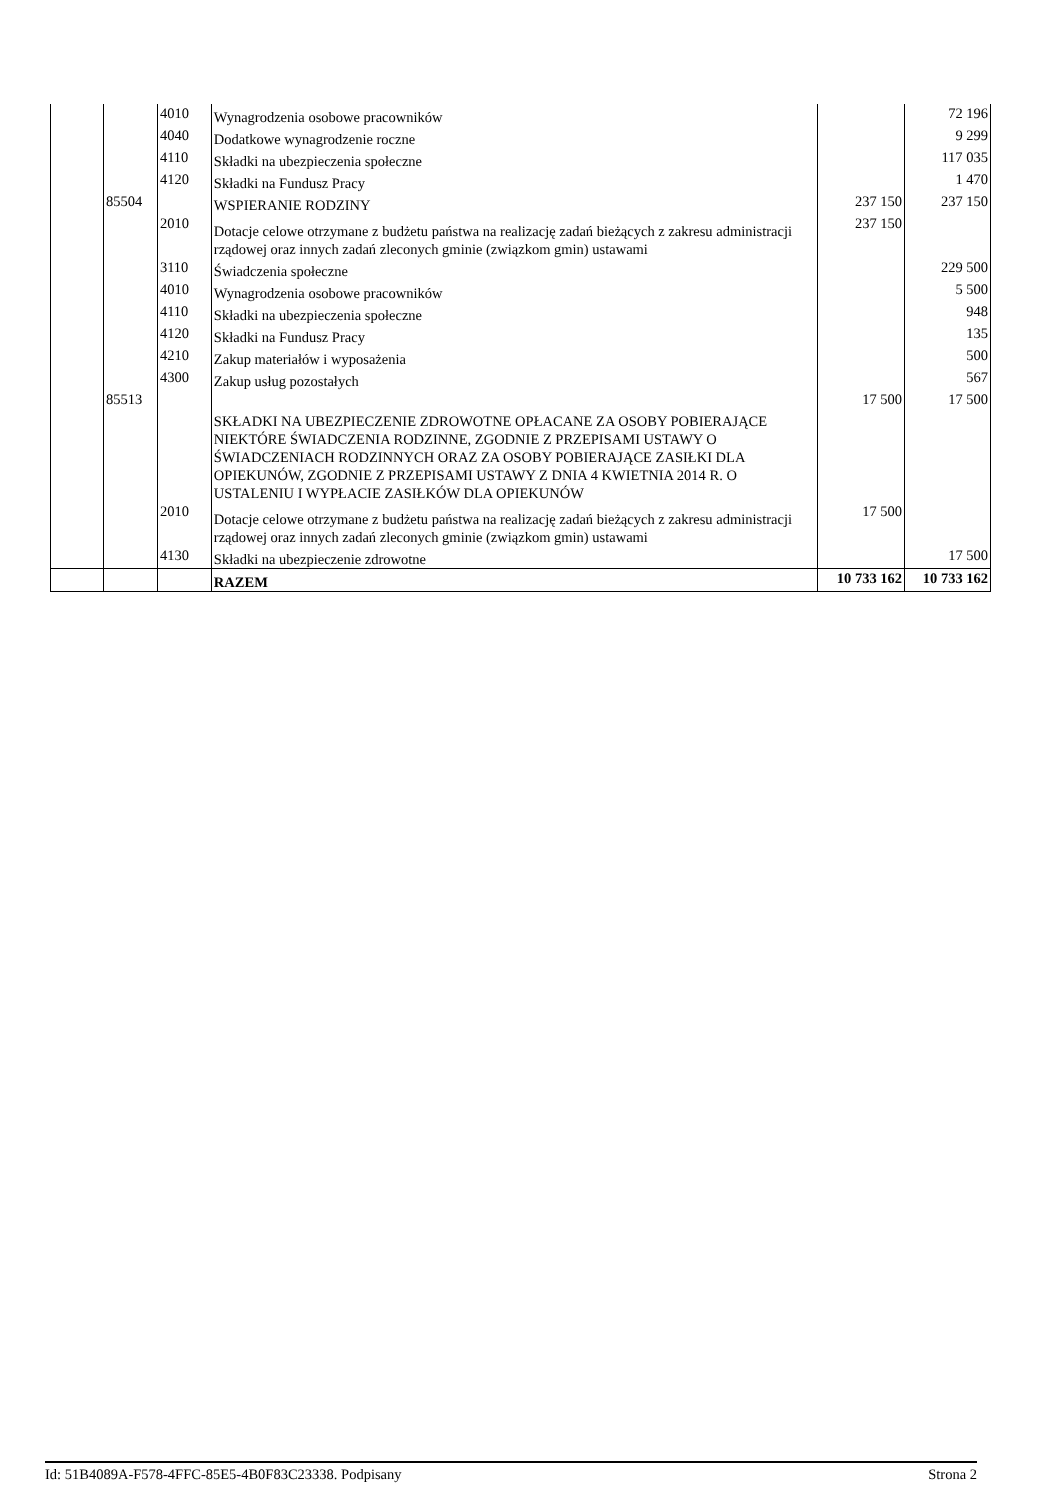| | | 4010 | Wynagrodzenia osobowe pracowników | | 72 196 |
| | | 4040 | Dodatkowe wynagrodzenie roczne | | 9 299 |
| | | 4110 | Składki na ubezpieczenia społeczne | | 117 035 |
| | | 4120 | Składki na Fundusz Pracy | | 1 470 |
| | 85504 | | WSPIERANIE RODZINY | 237 150 | 237 150 |
| | | 2010 | Dotacje celowe otrzymane z budżetu państwa na realizację zadań bieżących z zakresu administracji rządowej oraz innych zadań zleconych gminie (związkom gmin) ustawami | 237 150 | |
| | | 3110 | Świadczenia społeczne | | 229 500 |
| | | 4010 | Wynagrodzenia osobowe pracowników | | 5 500 |
| | | 4110 | Składki na ubezpieczenia społeczne | | 948 |
| | | 4120 | Składki na Fundusz Pracy | | 135 |
| | | 4210 | Zakup materiałów i wyposażenia | | 500 |
| | | 4300 | Zakup usług pozostałych | | 567 |
| | 85513 | | SKŁADKI NA UBEZPIECZENIE ZDROWOTNE OPŁACANE ZA OSOBY POBIERAJĄCE NIEKTÓRE ŚWIADCZENIA RODZINNE, ZGODNIE Z PRZEPISAMI USTAWY O ŚWIADCZENIACH RODZINNYCH ORAZ ZA OSOBY POBIERAJĄCE ZASIŁKI DLA OPIEKUNÓW, ZGODNIE Z PRZEPISAMI USTAWY Z DNIA 4 KWIETNIA 2014 R. O USTALENIU I WYPŁACIE ZASIŁKÓW DLA OPIEKUNÓW | 17 500 | 17 500 |
| | | 2010 | Dotacje celowe otrzymane z budżetu państwa na realizację zadań bieżących z zakresu administracji rządowej oraz innych zadań zleconych gminie (związkom gmin) ustawami | 17 500 | |
| | | 4130 | Składki na ubezpieczenie zdrowotne | | 17 500 |
| | | | RAZEM | 10 733 162 | 10 733 162 |
Id: 51B4089A-F578-4FFC-85E5-4B0F83C23338. Podpisany Strona 2